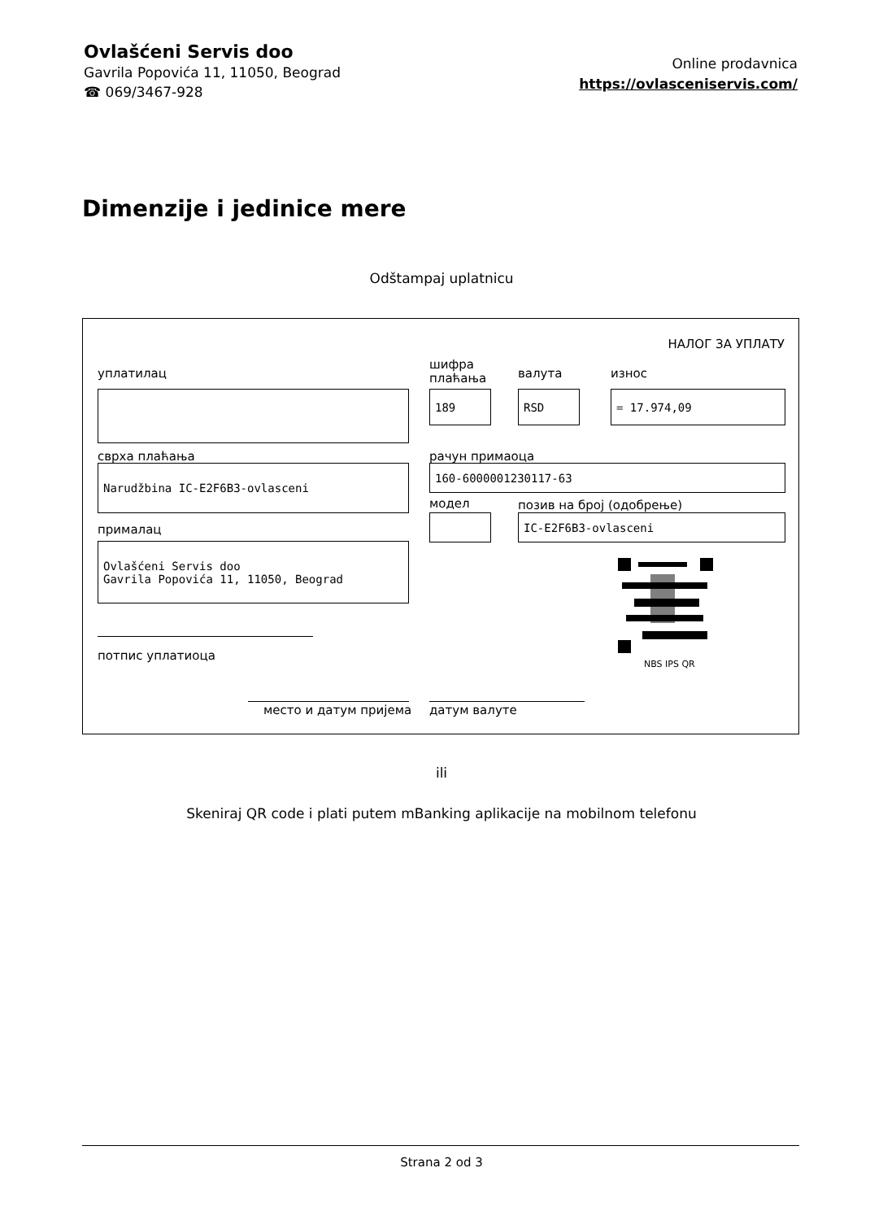Ovlašćeni Servis doo
Gavrila Popovića 11, 11050, Beograd
☎ 069/3467-928
Online prodavnica
https://ovlasceniservis.com/
Dimenzije i jedinice mere
Odštampaj uplatnicu
НАЛОГ ЗА УПЛАТУ
уплатилац
шифра
плаћања
валута износ
189 RSD = 17.974,09
сврха плаћања рачун примаоца
Narudžbina IC-E2F6B3-ovlasceni 160-6000001230117-63
модел позив на број (одобрење)
IC-E2F6B3-ovlasceni
прималац
Ovlašćeni Servis doo
Gavrila Popovića 11, 11050, Beograd
NBS IPS QR
потпис уплатиоца
место и датум пријема датум валуте
ili
Skeniraj QR code i plati putem mBanking aplikacije na mobilnom telefonu
Strana 2 od 3